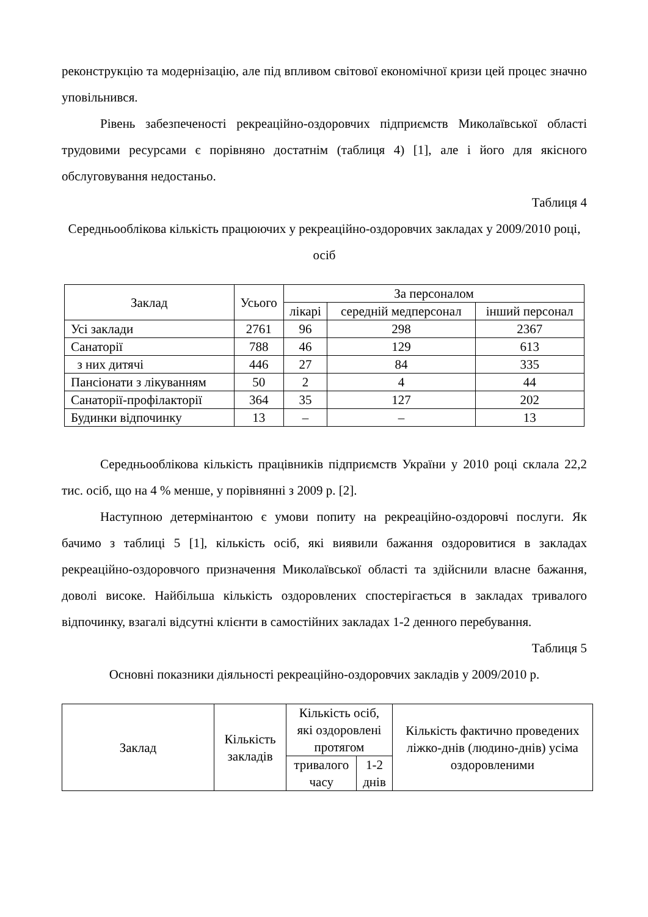реконструкцію та модернізацію, але під впливом світової економічної кризи цей процес значно уповільнився.
Рівень забезпеченості рекреаційно-оздоровчих підприємств Миколаївської області трудовими ресурсами є порівняно достатнім (таблиця 4) [1], але і його для якісного обслуговування недостаньо.
Таблиця 4
Середньооблікова кількість працюючих у рекреаційно-оздоровчих закладах у 2009/2010 році, осіб
| Заклад | Усього | За персоналом | | |
| --- | --- | --- | --- | --- |
| | | лікарі | середній медперсонал | інший персонал |
| Усі заклади | 2761 | 96 | 298 | 2367 |
| Санаторії | 788 | 46 | 129 | 613 |
| з них дитячі | 446 | 27 | 84 | 335 |
| Пансіонати з лікуванням | 50 | 2 | 4 | 44 |
| Санаторії-профілакторії | 364 | 35 | 127 | 202 |
| Будинки відпочинку | 13 | – | – | 13 |
Середньооблікова кількість працівників підприємств України у 2010 році склала 22,2 тис. осіб, що на 4 % менше, у порівнянні з 2009 р. [2].
Наступною детермінантою є умови попиту на рекреаційно-оздоровчі послуги. Як бачимо з таблиці 5 [1], кількість осіб, які виявили бажання оздоровитися в закладах рекреаційно-оздоровчого призначення Миколаївської області та здійснили власне бажання, доволі високе. Найбільша кількість оздоровлених спостерігається в закладах тривалого відпочинку, взагалі відсутні клієнти в самостійних закладах 1-2 денного перебування.
Таблиця 5
Основні показники діяльності рекреаційно-оздоровчих закладів у 2009/2010 р.
| Заклад | Кількість закладів | Кількість осіб, які оздоровлені протягом | | Кількість фактично проведених ліжко-днів (людино-днів) усіма оздоровленими |
| --- | --- | --- | --- | --- |
| | | тривалого часу | 1-2 днів | |